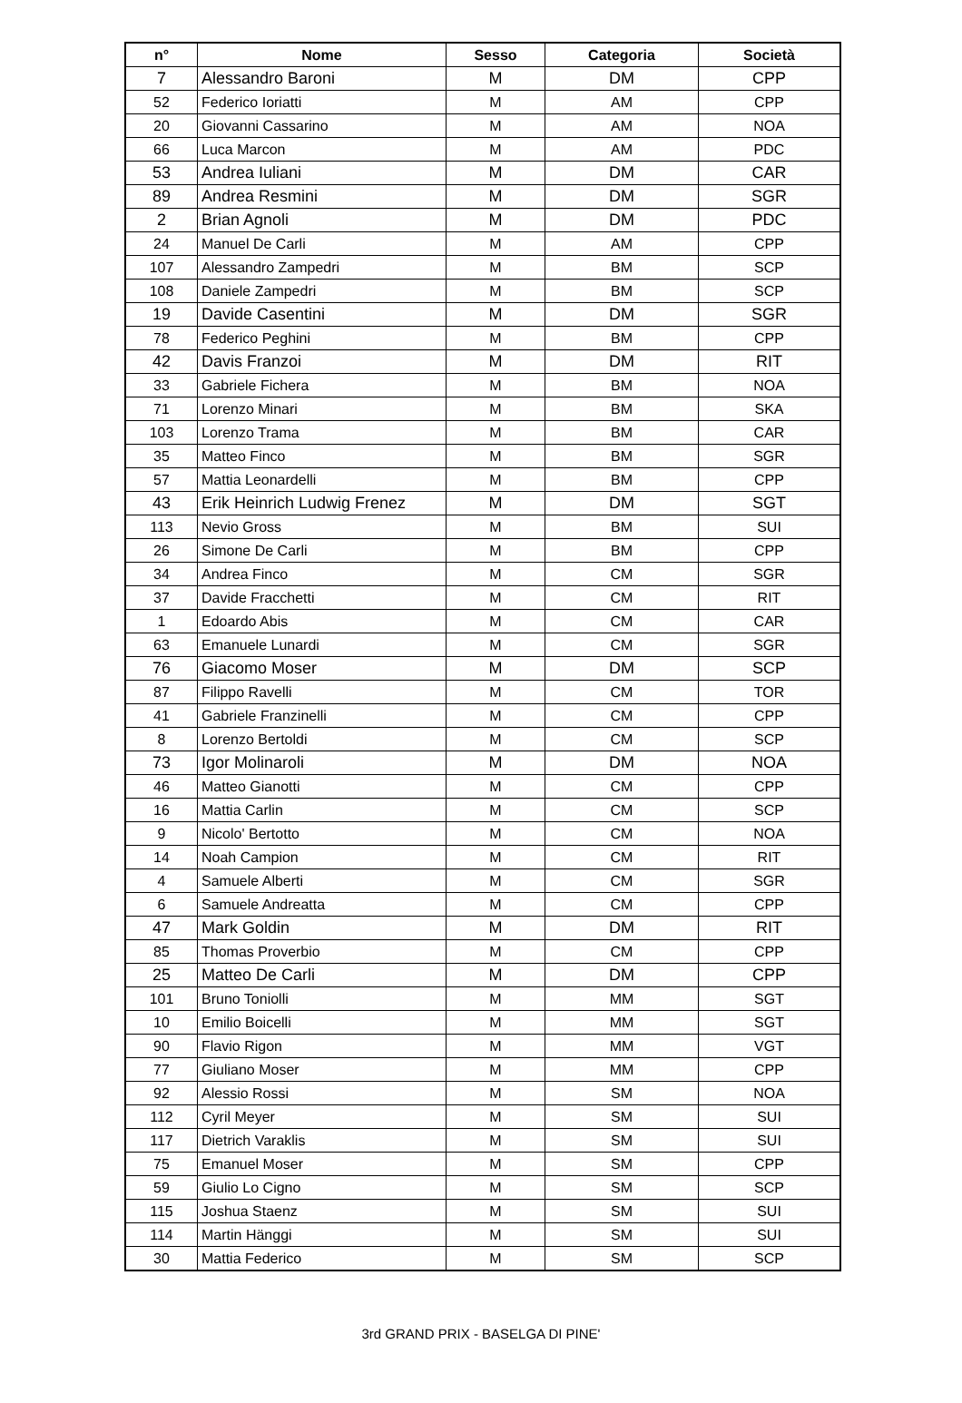| n° | Nome | Sesso | Categoria | Società |
| --- | --- | --- | --- | --- |
| 7 | Alessandro Baroni | M | DM | CPP |
| 52 | Federico Ioriatti | M | AM | CPP |
| 20 | Giovanni Cassarino | M | AM | NOA |
| 66 | Luca Marcon | M | AM | PDC |
| 53 | Andrea Iuliani | M | DM | CAR |
| 89 | Andrea Resmini | M | DM | SGR |
| 2 | Brian Agnoli | M | DM | PDC |
| 24 | Manuel De Carli | M | AM | CPP |
| 107 | Alessandro Zampedri | M | BM | SCP |
| 108 | Daniele Zampedri | M | BM | SCP |
| 19 | Davide Casentini | M | DM | SGR |
| 78 | Federico Peghini | M | BM | CPP |
| 42 | Davis Franzoi | M | DM | RIT |
| 33 | Gabriele Fichera | M | BM | NOA |
| 71 | Lorenzo Minari | M | BM | SKA |
| 103 | Lorenzo Trama | M | BM | CAR |
| 35 | Matteo Finco | M | BM | SGR |
| 57 | Mattia Leonardelli | M | BM | CPP |
| 43 | Erik Heinrich Ludwig Frenez | M | DM | SGT |
| 113 | Nevio Gross | M | BM | SUI |
| 26 | Simone De Carli | M | BM | CPP |
| 34 | Andrea Finco | M | CM | SGR |
| 37 | Davide Fracchetti | M | CM | RIT |
| 1 | Edoardo Abis | M | CM | CAR |
| 63 | Emanuele Lunardi | M | CM | SGR |
| 76 | Giacomo Moser | M | DM | SCP |
| 87 | Filippo Ravelli | M | CM | TOR |
| 41 | Gabriele Franzinelli | M | CM | CPP |
| 8 | Lorenzo Bertoldi | M | CM | SCP |
| 73 | Igor Molinaroli | M | DM | NOA |
| 46 | Matteo Gianotti | M | CM | CPP |
| 16 | Mattia Carlin | M | CM | SCP |
| 9 | Nicolo' Bertotto | M | CM | NOA |
| 14 | Noah Campion | M | CM | RIT |
| 4 | Samuele Alberti | M | CM | SGR |
| 6 | Samuele Andreatta | M | CM | CPP |
| 47 | Mark Goldin | M | DM | RIT |
| 85 | Thomas Proverbio | M | CM | CPP |
| 25 | Matteo De Carli | M | DM | CPP |
| 101 | Bruno Toniolli | M | MM | SGT |
| 10 | Emilio Boicelli | M | MM | SGT |
| 90 | Flavio Rigon | M | MM | VGT |
| 77 | Giuliano Moser | M | MM | CPP |
| 92 | Alessio Rossi | M | SM | NOA |
| 112 | Cyril Meyer | M | SM | SUI |
| 117 | Dietrich Varaklis | M | SM | SUI |
| 75 | Emanuel Moser | M | SM | CPP |
| 59 | Giulio Lo Cigno | M | SM | SCP |
| 115 | Joshua Staenz | M | SM | SUI |
| 114 | Martin Hänggi | M | SM | SUI |
| 30 | Mattia Federico | M | SM | SCP |
3rd GRAND PRIX - BASELGA DI PINE'